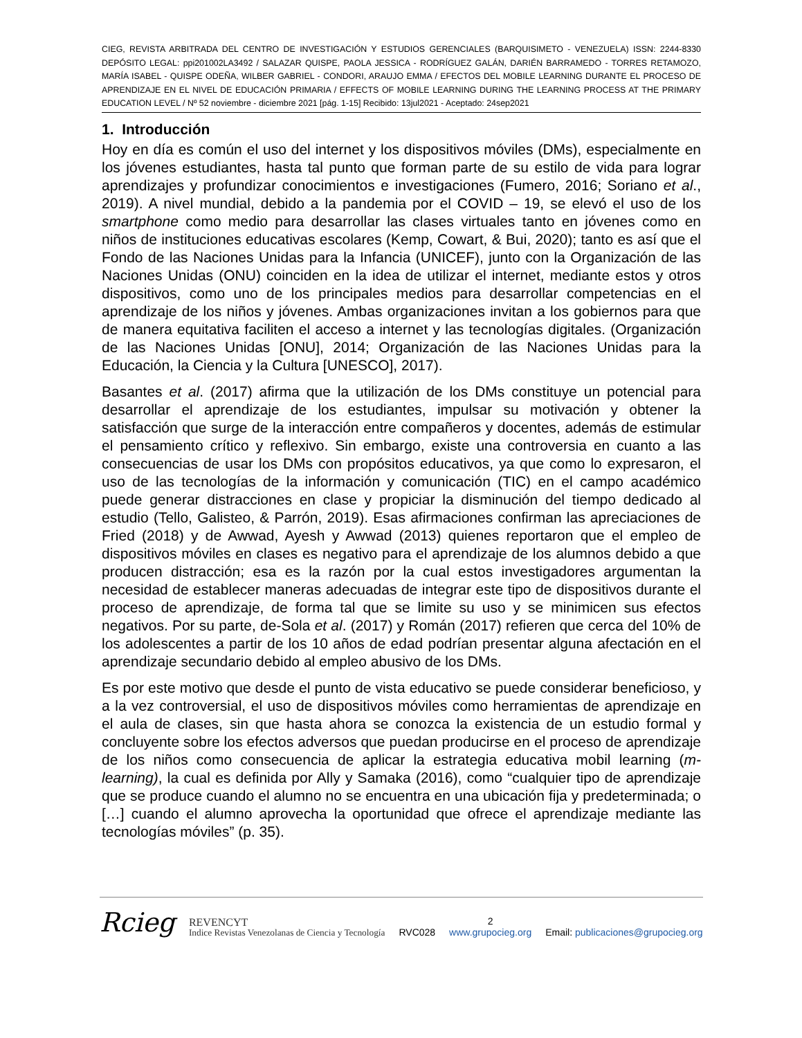CIEG, REVISTA ARBITRADA DEL CENTRO DE INVESTIGACIÓN Y ESTUDIOS GERENCIALES (BARQUISIMETO - VENEZUELA) ISSN: 2244-8330 DEPÓSITO LEGAL: ppi201002LA3492 / SALAZAR QUISPE, PAOLA JESSICA - RODRÍGUEZ GALÁN, DARIÉN BARRAMEDO - TORRES RETAMOZO, MARÍA ISABEL - QUISPE ODEÑA, WILBER GABRIEL - CONDORI, ARAUJO EMMA / EFECTOS DEL MOBILE LEARNING DURANTE EL PROCESO DE APRENDIZAJE EN EL NIVEL DE EDUCACIÓN PRIMARIA / EFFECTS OF MOBILE LEARNING DURING THE LEARNING PROCESS AT THE PRIMARY EDUCATION LEVEL / Nº 52 noviembre - diciembre 2021 [pág. 1-15] Recibido: 13jul2021 - Aceptado: 24sep2021
1. Introducción
Hoy en día es común el uso del internet y los dispositivos móviles (DMs), especialmente en los jóvenes estudiantes, hasta tal punto que forman parte de su estilo de vida para lograr aprendizajes y profundizar conocimientos e investigaciones (Fumero, 2016; Soriano et al., 2019). A nivel mundial, debido a la pandemia por el COVID – 19, se elevó el uso de los smartphone como medio para desarrollar las clases virtuales tanto en jóvenes como en niños de instituciones educativas escolares (Kemp, Cowart, & Bui, 2020); tanto es así que el Fondo de las Naciones Unidas para la Infancia (UNICEF), junto con la Organización de las Naciones Unidas (ONU) coinciden en la idea de utilizar el internet, mediante estos y otros dispositivos, como uno de los principales medios para desarrollar competencias en el aprendizaje de los niños y jóvenes. Ambas organizaciones invitan a los gobiernos para que de manera equitativa faciliten el acceso a internet y las tecnologías digitales. (Organización de las Naciones Unidas [ONU], 2014; Organización de las Naciones Unidas para la Educación, la Ciencia y la Cultura [UNESCO], 2017).
Basantes et al. (2017) afirma que la utilización de los DMs constituye un potencial para desarrollar el aprendizaje de los estudiantes, impulsar su motivación y obtener la satisfacción que surge de la interacción entre compañeros y docentes, además de estimular el pensamiento crítico y reflexivo. Sin embargo, existe una controversia en cuanto a las consecuencias de usar los DMs con propósitos educativos, ya que como lo expresaron, el uso de las tecnologías de la información y comunicación (TIC) en el campo académico puede generar distracciones en clase y propiciar la disminución del tiempo dedicado al estudio (Tello, Galisteo, & Parrón, 2019). Esas afirmaciones confirman las apreciaciones de Fried (2018) y de Awwad, Ayesh y Awwad (2013) quienes reportaron que el empleo de dispositivos móviles en clases es negativo para el aprendizaje de los alumnos debido a que producen distracción; esa es la razón por la cual estos investigadores argumentan la necesidad de establecer maneras adecuadas de integrar este tipo de dispositivos durante el proceso de aprendizaje, de forma tal que se limite su uso y se minimicen sus efectos negativos. Por su parte, de-Sola et al. (2017) y Román (2017) refieren que cerca del 10% de los adolescentes a partir de los 10 años de edad podrían presentar alguna afectación en el aprendizaje secundario debido al empleo abusivo de los DMs.
Es por este motivo que desde el punto de vista educativo se puede considerar beneficioso, y a la vez controversial, el uso de dispositivos móviles como herramientas de aprendizaje en el aula de clases, sin que hasta ahora se conozca la existencia de un estudio formal y concluyente sobre los efectos adversos que puedan producirse en el proceso de aprendizaje de los niños como consecuencia de aplicar la estrategia educativa mobil learning (m-learning), la cual es definida por Ally y Samaka (2016), como “cualquier tipo de aprendizaje que se produce cuando el alumno no se encuentra en una ubicación fija y predeterminada; o […] cuando el alumno aprovecha la oportunidad que ofrece el aprendizaje mediante las tecnologías móviles” (p. 35).
Rcieg REVENCYT
Indice Revistas Venezolanas de Ciencia y Tecnología RVC028 2
www.grupocieg.org Email: publicaciones@grupocieg.org